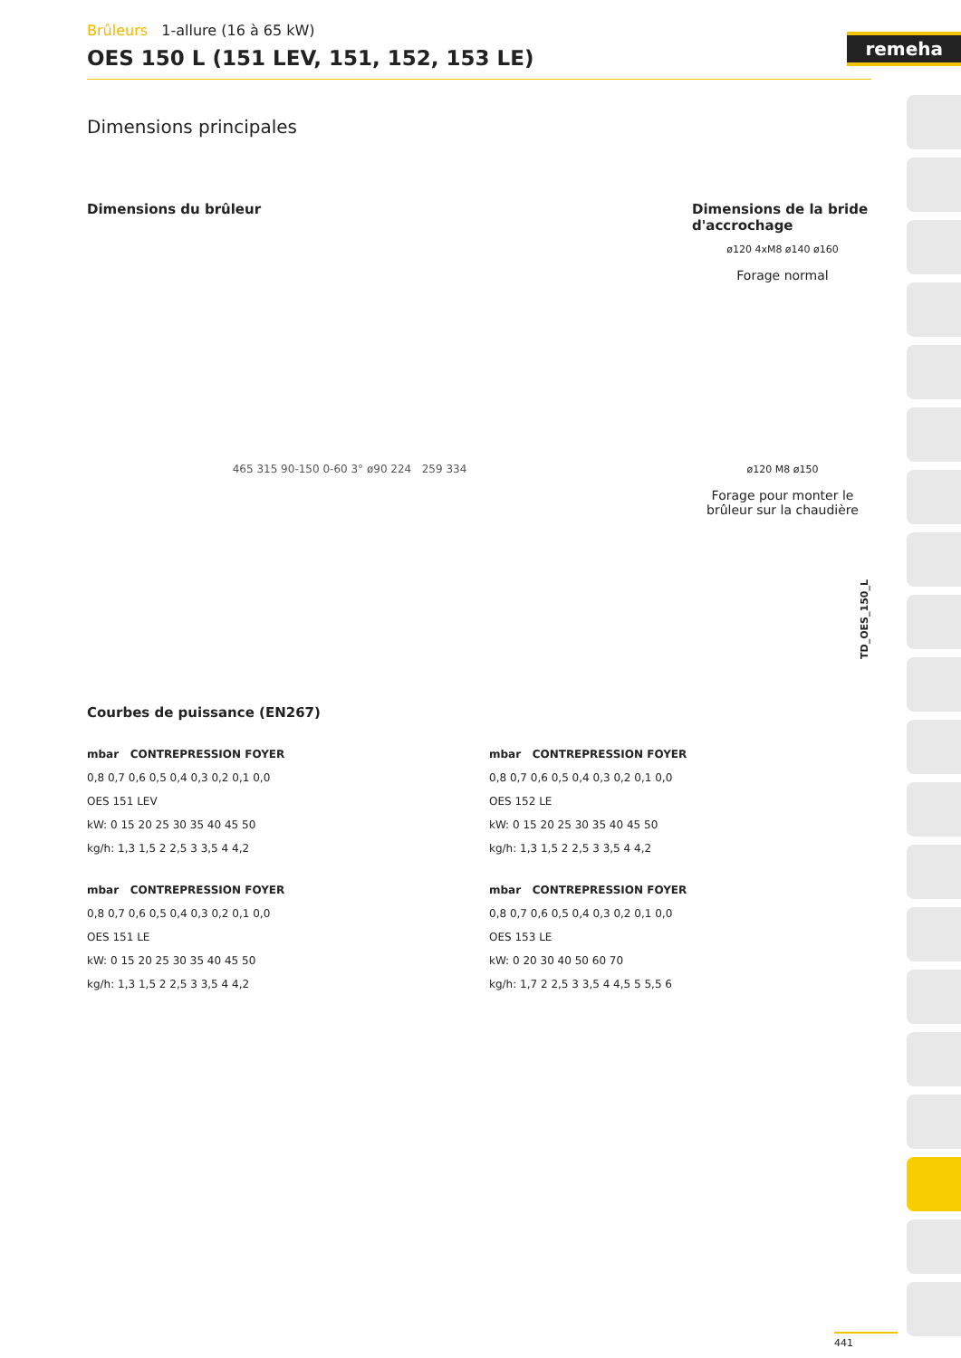remeha
Brûleurs 1-allure (16 à 65 kW)
OES 150 L (151 LEV, 151, 152, 153 LE)
Dimensions principales
Dimensions du brûleur Dimensions de la bride d'accrochage
465 315 90-150 0-60 3° ø90 224 259 334
ø120 4xM8 ø140 ø160
Forage normal
ø120 M8 ø150
Forage pour monter le brûleur sur la chaudière
Courbes de puissance (EN267)
mbar CONTREPRESSION FOYER
0,8 0,7 0,6 0,5 0,4 0,3 0,2 0,1 0,0
OES 151 LEV
kW: 0 15 20 25 30 35 40 45 50
kg/h: 1,3 1,5 2 2,5 3 3,5 4 4,2
mbar CONTREPRESSION FOYER
0,8 0,7 0,6 0,5 0,4 0,3 0,2 0,1 0,0
OES 152 LE
kW: 0 15 20 25 30 35 40 45 50
kg/h: 1,3 1,5 2 2,5 3 3,5 4 4,2
mbar CONTREPRESSION FOYER
0,8 0,7 0,6 0,5 0,4 0,3 0,2 0,1 0,0
OES 151 LE
kW: 0 15 20 25 30 35 40 45 50
kg/h: 1,3 1,5 2 2,5 3 3,5 4 4,2
mbar CONTREPRESSION FOYER
0,8 0,7 0,6 0,5 0,4 0,3 0,2 0,1 0,0
OES 153 LE
kW: 0 20 30 40 50 60 70
kg/h: 1,7 2 2,5 3 3,5 4 4,5 5 5,5 6
TD_OES_150_L
441